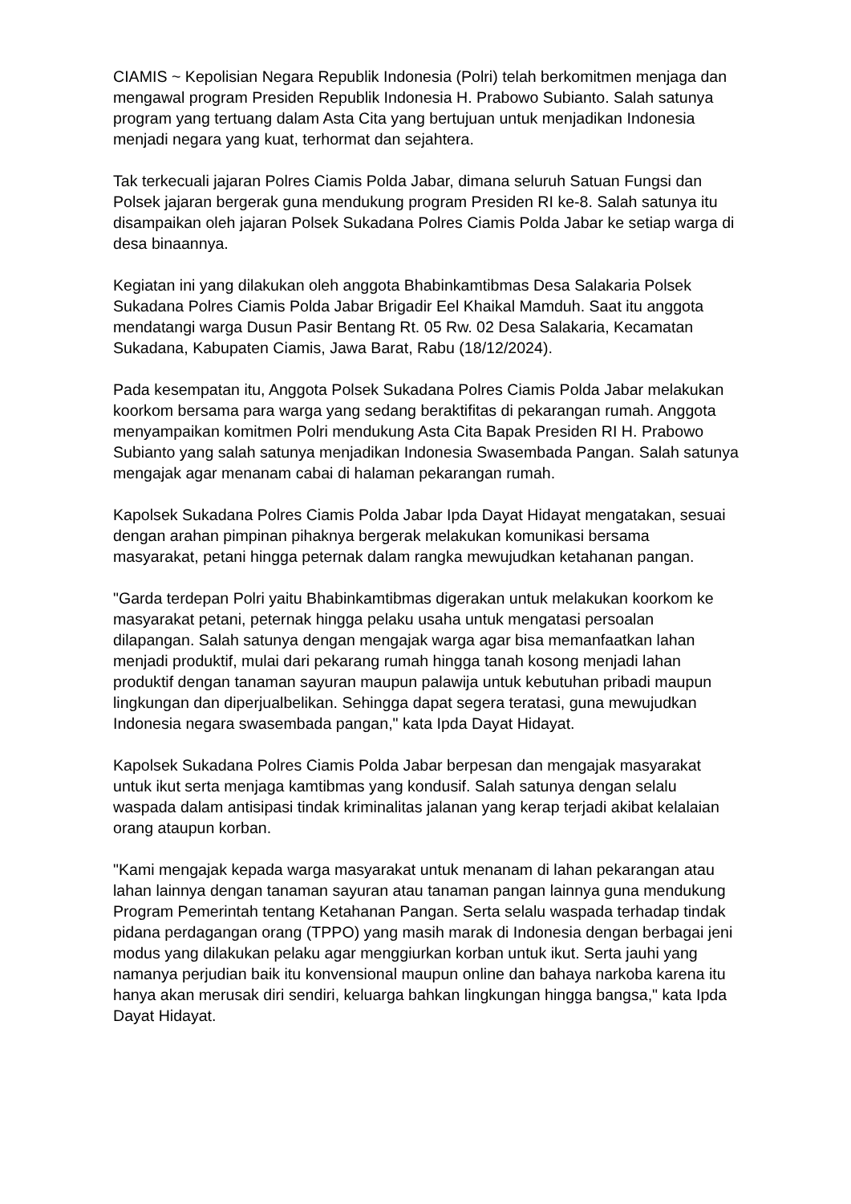CIAMIS ~ Kepolisian Negara Republik Indonesia (Polri) telah berkomitmen menjaga dan mengawal program Presiden Republik Indonesia H. Prabowo Subianto. Salah satunya program yang tertuang dalam Asta Cita yang bertujuan untuk menjadikan Indonesia menjadi negara yang kuat, terhormat dan sejahtera.
Tak terkecuali jajaran Polres Ciamis Polda Jabar, dimana seluruh Satuan Fungsi dan Polsek jajaran bergerak guna mendukung program Presiden RI ke-8. Salah satunya itu disampaikan oleh jajaran Polsek Sukadana Polres Ciamis Polda Jabar ke setiap warga di desa binaannya.
Kegiatan ini yang dilakukan oleh anggota Bhabinkamtibmas Desa Salakaria Polsek Sukadana Polres Ciamis Polda Jabar Brigadir Eel Khaikal Mamduh. Saat itu anggota mendatangi warga Dusun Pasir Bentang Rt. 05 Rw. 02 Desa Salakaria, Kecamatan Sukadana, Kabupaten Ciamis, Jawa Barat, Rabu (18/12/2024).
Pada kesempatan itu, Anggota Polsek Sukadana Polres Ciamis Polda Jabar melakukan koorkom bersama para warga yang sedang beraktifitas di pekarangan rumah. Anggota menyampaikan komitmen Polri mendukung Asta Cita Bapak Presiden RI H. Prabowo Subianto yang salah satunya menjadikan Indonesia Swasembada Pangan. Salah satunya mengajak agar menanam cabai di halaman pekarangan rumah.
Kapolsek Sukadana Polres Ciamis Polda Jabar Ipda Dayat Hidayat mengatakan, sesuai dengan arahan pimpinan pihaknya bergerak melakukan komunikasi bersama masyarakat, petani hingga peternak dalam rangka mewujudkan ketahanan pangan.
"Garda terdepan Polri yaitu Bhabinkamtibmas digerakan untuk melakukan koorkom ke masyarakat petani, peternak hingga pelaku usaha untuk mengatasi persoalan dilapangan. Salah satunya dengan mengajak warga agar bisa memanfaatkan lahan menjadi produktif, mulai dari pekarang rumah hingga tanah kosong menjadi lahan produktif dengan tanaman sayuran maupun palawija untuk kebutuhan pribadi maupun lingkungan dan diperjualbelikan. Sehingga dapat segera teratasi, guna mewujudkan Indonesia negara swasembada pangan," kata Ipda Dayat Hidayat.
Kapolsek Sukadana Polres Ciamis Polda Jabar berpesan dan mengajak masyarakat untuk ikut serta menjaga kamtibmas yang kondusif. Salah satunya dengan selalu waspada dalam antisipasi tindak kriminalitas jalanan yang kerap terjadi akibat kelalaian orang ataupun korban.
"Kami mengajak kepada warga masyarakat untuk menanam di lahan pekarangan atau lahan lainnya dengan tanaman sayuran atau tanaman pangan lainnya guna mendukung Program Pemerintah tentang Ketahanan Pangan. Serta selalu waspada terhadap tindak pidana perdagangan orang (TPPO) yang masih marak di Indonesia dengan berbagai jeni modus yang dilakukan pelaku agar menggiurkan korban untuk ikut. Serta jauhi yang namanya perjudian baik itu konvensional maupun online dan bahaya narkoba karena itu hanya akan merusak diri sendiri, keluarga bahkan lingkungan hingga bangsa," kata Ipda Dayat Hidayat.